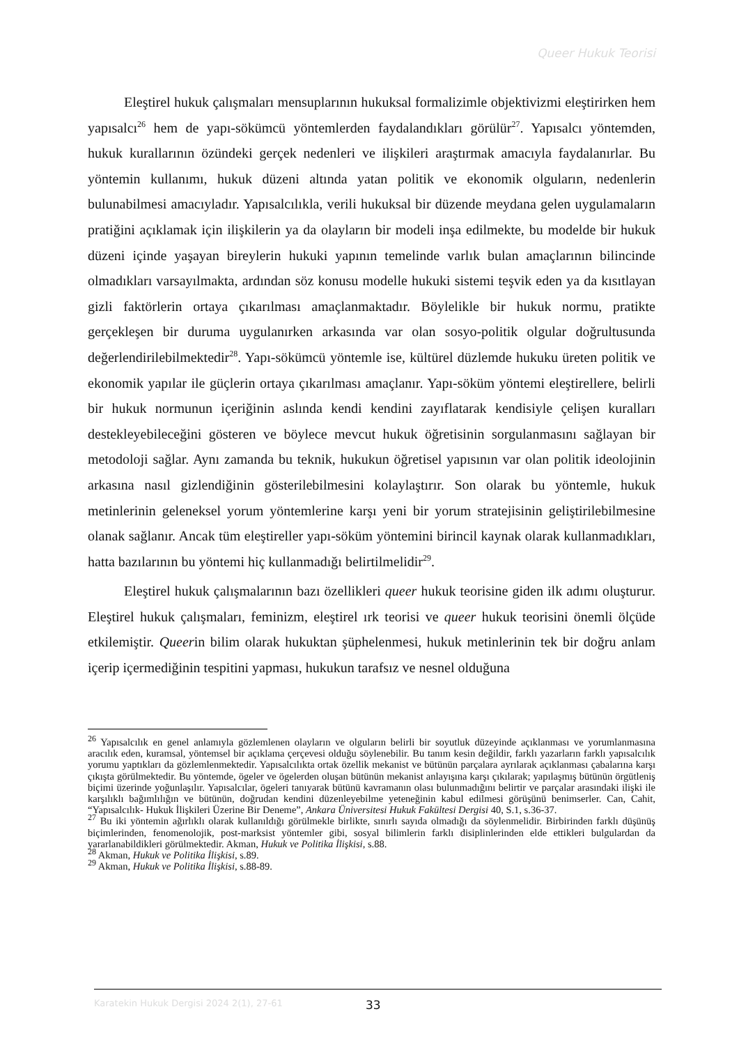Queer Hukuk Teorisi
Eleştirel hukuk çalışmaları mensuplarının hukuksal formalizimle objektivizmi eleştirirken hem yapısalcı<sup>26</sup> hem de yapı-sökümcü yöntemlerden faydalandıkları görülür<sup>27</sup>. Yapısalcı yöntemden, hukuk kurallarının özündeki gerçek nedenleri ve ilişkileri araştırmak amacıyla faydalanırlar. Bu yöntemin kullanımı, hukuk düzeni altında yatan politik ve ekonomik olguların, nedenlerin bulunabilmesi amacıyladır. Yapısalcılıkla, verili hukuksal bir düzende meydana gelen uygulamaların pratiğini açıklamak için ilişkilerin ya da olayların bir modeli inşa edilmekte, bu modelde bir hukuk düzeni içinde yaşayan bireylerin hukuki yapının temelinde varlık bulan amaçlarının bilincinde olmadıkları varsayılmakta, ardından söz konusu modelle hukuki sistemi teşvik eden ya da kısıtlayan gizli faktörlerin ortaya çıkarılması amaçlanmaktadır. Böylelikle bir hukuk normu, pratikte gerçekleşen bir duruma uygulanırken arkasında var olan sosyo-politik olgular doğrultusunda değerlendirilebilmektedir<sup>28</sup>. Yapı-sökümcü yöntemle ise, kültürel düzlemde hukuku üreten politik ve ekonomik yapılar ile güçlerin ortaya çıkarılması amaçlanır. Yapı-söküm yöntemi eleştirellere, belirli bir hukuk normunun içeriğinin aslında kendi kendini zayıflatarak kendisiyle çelişen kuralları destekleyebileceğini gösteren ve böylece mevcut hukuk öğretisinin sorgulanmasını sağlayan bir metodoloji sağlar. Aynı zamanda bu teknik, hukukun öğretisel yapısının var olan politik ideolojinin arkasına nasıl gizlendiğinin gösterilebilmesini kolaylaştırır. Son olarak bu yöntemle, hukuk metinlerinin geleneksel yorum yöntemlerine karşı yeni bir yorum stratejisinin geliştirilebilmesine olanak sağlanır. Ancak tüm eleştireller yapı-söküm yöntemini birincil kaynak olarak kullanmadıkları, hatta bazılarının bu yöntemi hiç kullanmadığı belirtilmelidir<sup>29</sup>.
Eleştirel hukuk çalışmalarının bazı özellikleri queer hukuk teorisine giden ilk adımı oluşturur. Eleştirel hukuk çalışmaları, feminizm, eleştirel ırk teorisi ve queer hukuk teorisini önemli ölçüde etkilemiştir. Queerin bilim olarak hukuktan şüphelenmesi, hukuk metinlerinin tek bir doğru anlam içerip içermediğinin tespitini yapması, hukukun tarafsız ve nesnel olduğuna
<sup>26</sup> Yapısalcılık en genel anlamıyla gözlemlenen olayların ve olguların belirli bir soyutluk düzeyinde açıklanması ve yorumlanmasına aracılık eden, kuramsal, yöntemsel bir açıklama çerçevesi olduğu söylenebilir. Bu tanım kesin değildir, farklı yazarların farklı yapısalcılık yorumu yaptıkları da gözlemlenmektedir. Yapısalcılıkta ortak özellik mekanist ve bütünün parçalara ayrılarak açıklanması çabalarına karşı çıkışta görülmektedir. Bu yöntemde, ögeler ve ögelerden oluşan bütünün mekanist anlayışına karşı çıkılarak; yapılaşmış bütünün örgütleniş biçimi üzerinde yoğunlaşılır. Yapısalcılar, ögeleri tanıyarak bütünü kavramanın olası bulunmadığını belirtir ve parçalar arasındaki ilişki ile karşılıklı bağımlılığın ve bütünün, doğrudan kendini düzenleyebilme yeteneğinin kabul edilmesi görüşünü benimserler. Can, Cahit, “Yapısalcılık- Hukuk İlişkileri Üzerine Bir Deneme”, Ankara Üniversitesi Hukuk Fakültesi Dergisi 40, S.1, s.36-37.
<sup>27</sup> Bu iki yöntemin ağırlıklı olarak kullanıldığı görülmekle birlikte, sınırlı sayıda olmadığı da söylenmelidir. Birbirinden farklı düşünüş biçimlerinden, fenomenolojik, post-marksist yöntemler gibi, sosyal bilimlerin farklı disiplinlerinden elde ettikleri bulgulardan da yararlanabildikleri görülmektedir. Akman, Hukuk ve Politika İlişkisi, s.88.
<sup>28</sup> Akman, Hukuk ve Politika İlişkisi, s.89.
<sup>29</sup> Akman, Hukuk ve Politika İlişkisi, s.88-89.
Karatekin Hukuk Dergisi 2024 2(1), 27-61 33